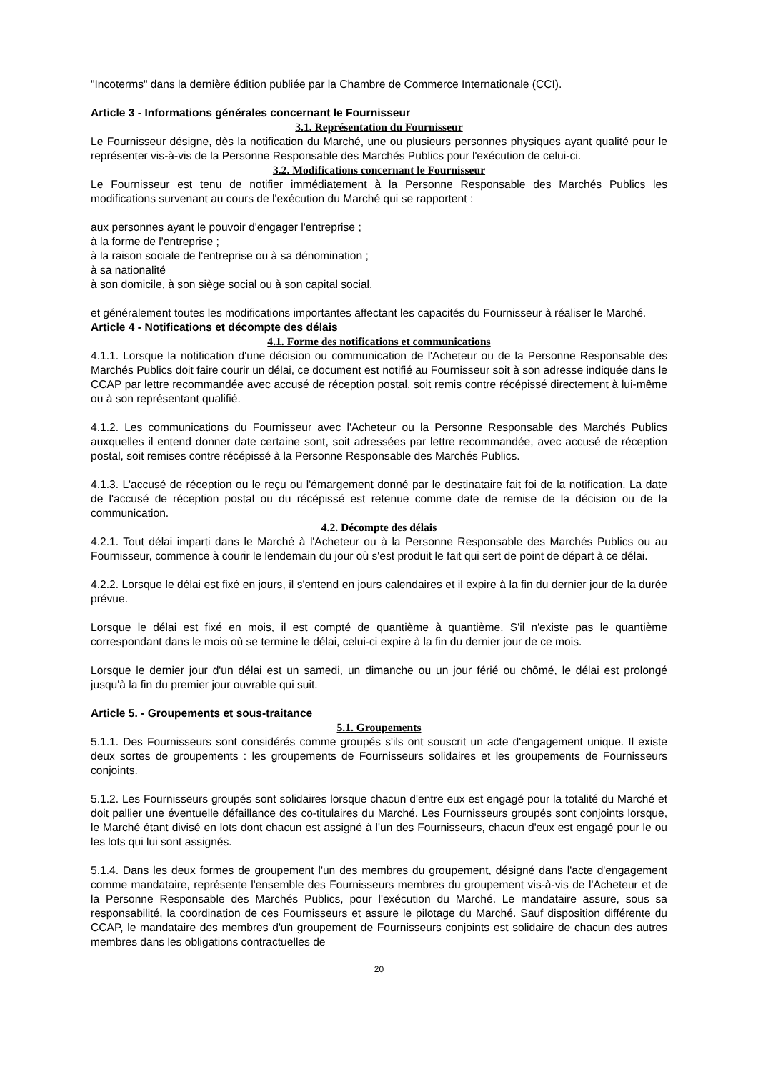"Incoterms" dans la dernière édition publiée par la Chambre de Commerce Internationale (CCI).
Article 3 - Informations générales concernant le Fournisseur
3.1. Représentation du Fournisseur
Le Fournisseur désigne, dès la notification du Marché, une ou plusieurs personnes physiques ayant qualité pour le représenter vis-à-vis de la Personne Responsable des Marchés Publics pour l'exécution de celui-ci.
3.2. Modifications concernant le Fournisseur
Le Fournisseur est tenu de notifier immédiatement à la Personne Responsable des Marchés Publics les modifications survenant au cours de l'exécution du Marché qui se rapportent :
aux personnes ayant le pouvoir d'engager l'entreprise ;
à la forme de l'entreprise ;
à la raison sociale de l'entreprise ou à sa dénomination ;
à sa nationalité
à son domicile, à son siège social ou à son capital social,
et généralement toutes les modifications importantes affectant les capacités du Fournisseur à réaliser le Marché.
Article 4 - Notifications et décompte des délais
4.1. Forme des notifications et communications
4.1.1. Lorsque la notification d'une décision ou communication de l'Acheteur ou de la Personne Responsable des Marchés Publics doit faire courir un délai, ce document est notifié au Fournisseur soit à son adresse indiquée dans le CCAP par lettre recommandée avec accusé de réception postal, soit remis contre récépissé directement à lui-même ou à son représentant qualifié.
4.1.2. Les communications du Fournisseur avec l'Acheteur ou la Personne Responsable des Marchés Publics auxquelles il entend donner date certaine sont, soit adressées par lettre recommandée, avec accusé de réception postal, soit remises contre récépissé à la Personne Responsable des Marchés Publics.
4.1.3. L'accusé de réception ou le reçu ou l'émargement donné par le destinataire fait foi de la notification. La date de l'accusé de réception postal ou du récépissé est retenue comme date de remise de la décision ou de la communication.
4.2. Décompte des délais
4.2.1. Tout délai imparti dans le Marché à l'Acheteur ou à la Personne Responsable des Marchés Publics ou au Fournisseur, commence à courir le lendemain du jour où s'est produit le fait qui sert de point de départ à ce délai.
4.2.2. Lorsque le délai est fixé en jours, il s'entend en jours calendaires et il expire à la fin du dernier jour de la durée prévue.
Lorsque le délai est fixé en mois, il est compté de quantième à quantième. S'il n'existe pas le quantième correspondant dans le mois où se termine le délai, celui-ci expire à la fin du dernier jour de ce mois.
Lorsque le dernier jour d'un délai est un samedi, un dimanche ou un jour férié ou chômé, le délai est prolongé jusqu'à la fin du premier jour ouvrable qui suit.
Article 5. - Groupements et sous-traitance
5.1. Groupements
5.1.1. Des Fournisseurs sont considérés comme groupés s'ils ont souscrit un acte d'engagement unique. Il existe deux sortes de groupements : les groupements de Fournisseurs solidaires et les groupements de Fournisseurs conjoints.
5.1.2. Les Fournisseurs groupés sont solidaires lorsque chacun d'entre eux est engagé pour la totalité du Marché et doit pallier une éventuelle défaillance des co-titulaires du Marché. Les Fournisseurs groupés sont conjoints lorsque, le Marché étant divisé en lots dont chacun est assigné à l'un des Fournisseurs, chacun d'eux est engagé pour le ou les lots qui lui sont assignés.
5.1.4. Dans les deux formes de groupement l'un des membres du groupement, désigné dans l'acte d'engagement comme mandataire, représente l'ensemble des Fournisseurs membres du groupement vis-à-vis de l'Acheteur et de la Personne Responsable des Marchés Publics, pour l'exécution du Marché. Le mandataire assure, sous sa responsabilité, la coordination de ces Fournisseurs et assure le pilotage du Marché. Sauf disposition différente du CCAP, le mandataire des membres d'un groupement de Fournisseurs conjoints est solidaire de chacun des autres membres dans les obligations contractuelles de
20